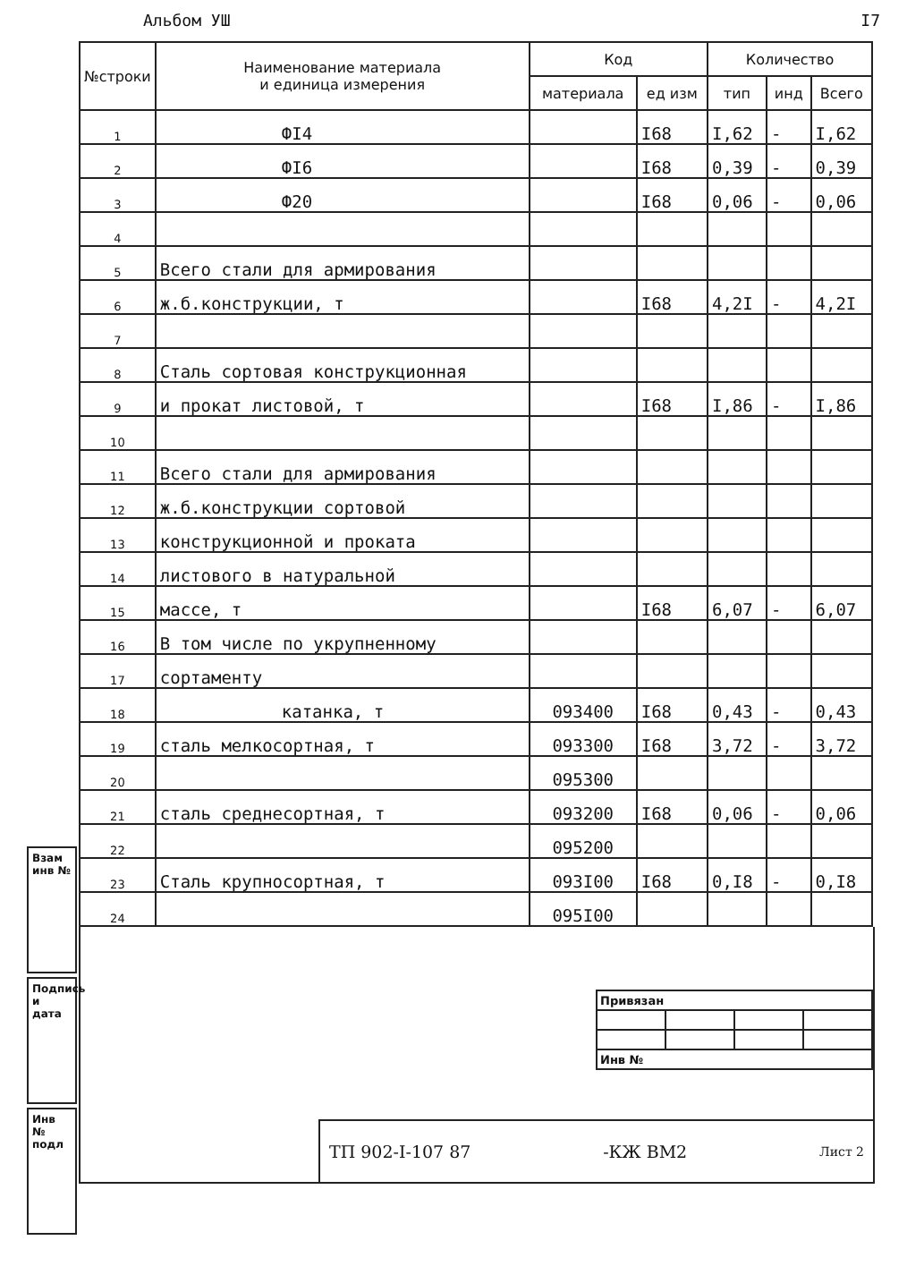Альбом УШ I7
| №строки | Наименование материала и единица измерения | Код | | Количество | | |
| --- | --- | --- | --- | --- | --- | --- |
| | | материала | ед изм | тип | инд | Всего |
| 1 | ФI4 | | I68 | I,62 | - | I,62 |
| 2 | ФI6 | | I68 | 0,39 | - | 0,39 |
| 3 | Ф20 | | I68 | 0,06 | - | 0,06 |
| 4 | | | | | | |
| 5 | Всего стали для армирования | | | | | |
| 6 | ж.б.конструкции, т | | I68 | 4,2I | - | 4,2I |
| 7 | | | | | | |
| 8 | Сталь сортовая конструкционная | | | | | |
| 9 | и прокат листовой, т | | I68 | I,86 | - | I,86 |
| 10 | | | | | | |
| 11 | Всего стали для армирования | | | | | |
| 12 | ж.б.конструкции сортовой | | | | | |
| 13 | конструкционной и проката | | | | | |
| 14 | листового в натуральной | | | | | |
| 15 | массе, т | | I68 | 6,07 | - | 6,07 |
| 16 | В том числе по укрупненному | | | | | |
| 17 | сортаменту | | | | | |
| 18 | катанка, т | 093400 | I68 | 0,43 | - | 0,43 |
| 19 | сталь мелкосортная, т | 093300 | I68 | 3,72 | - | 3,72 |
| 20 | | 095300 | | | | |
| 21 | сталь среднесортная, т | 093200 | I68 | 0,06 | - | 0,06 |
| 22 | | 095200 | | | | |
| 23 | Сталь крупносортная, т | 093I00 | I68 | 0,I8 | - | 0,I8 |
| 24 | | 095I00 | | | | |
| Привязан | | | |
| Инв № | | | |
ТП 902-I-107 87 -КЖ ВМ2 Лист 2
Взам инв №
Подпись и дата
Инв № подл